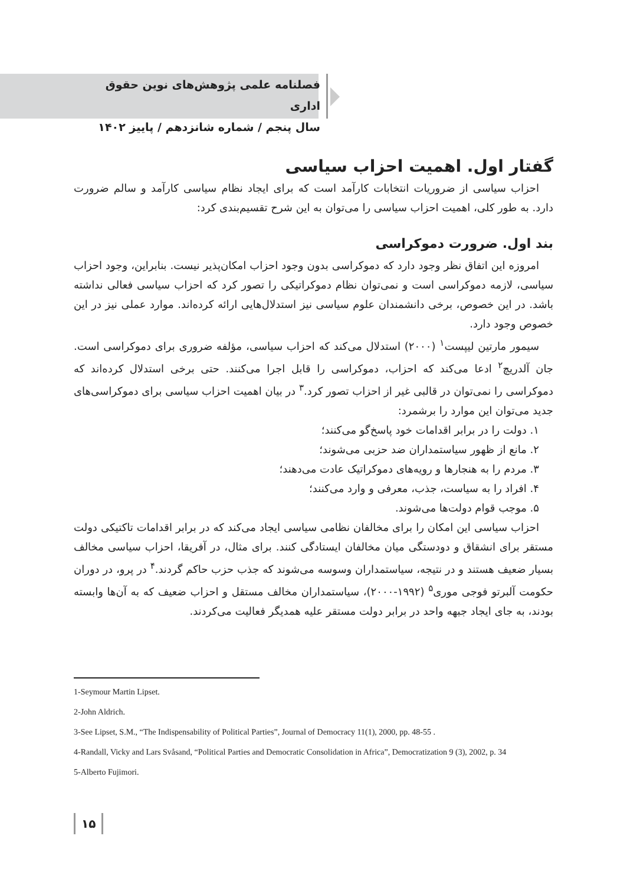فصلنامه علمی پژوهش‌های نوین حقوق اداری
سال پنجم / شماره شانزدهم / پاییز ۱۴۰۲
گفتار اول. اهمیت احزاب سیاسی
احزاب سیاسی از ضروریات انتخابات کارآمد است که برای ایجاد نظام سیاسی کارآمد و سالم ضرورت دارد. به طور کلی، اهمیت احزاب سیاسی را می‌توان به این شرح تقسیم‌بندی کرد:
بند اول. ضرورت دموکراسی
امروزه این اتفاق نظر وجود دارد که دموکراسی بدون وجود احزاب امکان‌پذیر نیست. بنابراین، وجود احزاب سیاسی، لازمه دموکراسی است و نمی‌توان نظام دموکراتیکی را تصور کرد که احزاب سیاسی فعالی نداشته باشد. در این خصوص، برخی دانشمندان علوم سیاسی نیز استدلال‌هایی ارائه کرده‌اند. موارد عملی نیز در این خصوص وجود دارد.
سیمور مارتین لیپست<sup>۱</sup> (۲۰۰۰) استدلال می‌کند که احزاب سیاسی، مؤلفه ضروری برای دموکراسی است. جان آلدریچ<sup>۲</sup> ادعا می‌کند که احزاب، دموکراسی را قابل اجرا می‌کنند. حتی برخی استدلال کرده‌اند که دموکراسی را نمی‌توان در قالبی غیر از احزاب تصور کرد.<sup>۳</sup> در بیان اهمیت احزاب سیاسی برای دموکراسی‌های جدید می‌توان این موارد را برشمرد:
۱. دولت را در برابر اقدامات خود پاسخ‌گو می‌کنند؛
۲. مانع از ظهور سیاستمداران ضد حزبی می‌شوند؛
۳. مردم را به هنجارها و رویه‌های دموکراتیک عادت می‌دهند؛
۴. افراد را به سیاست، جذب، معرفی و وارد می‌کنند؛
۵. موجب قوام دولت‌ها می‌شوند.
احزاب سیاسی این امکان را برای مخالفان نظامی سیاسی ایجاد می‌کند که در برابر اقدامات تاکتیکی دولت مستقر برای انشقاق و دودستگی میان مخالفان ایستادگی کنند. برای مثال، در آفریقا، احزاب سیاسی مخالف بسیار ضعیف هستند و در نتیجه، سیاستمداران وسوسه می‌شوند که جذب حزب حاکم گردند.<sup>۴</sup> در پرو، در دوران حکومت آلبرتو فوجی موری<sup>۵</sup> (۱۹۹۲-۲۰۰۰)، سیاستمداران مخالف مستقل و احزاب ضعیف که به آن‌ها وابسته بودند، به جای ایجاد جبهه واحد در برابر دولت مستقر علیه همدیگر فعالیت می‌کردند.
1-Seymour Martin Lipset.
2-John Aldrich.
3-See Lipset, S.M., “The Indispensability of Political Parties”, Journal of Democracy 11(1), 2000, pp. 48-55 .
4-Randall, Vicky and Lars Svåsand, “Political Parties and Democratic Consolidation in Africa”, Democratization 9 (3), 2002, p. 34
5-Alberto Fujimori.
۱۵